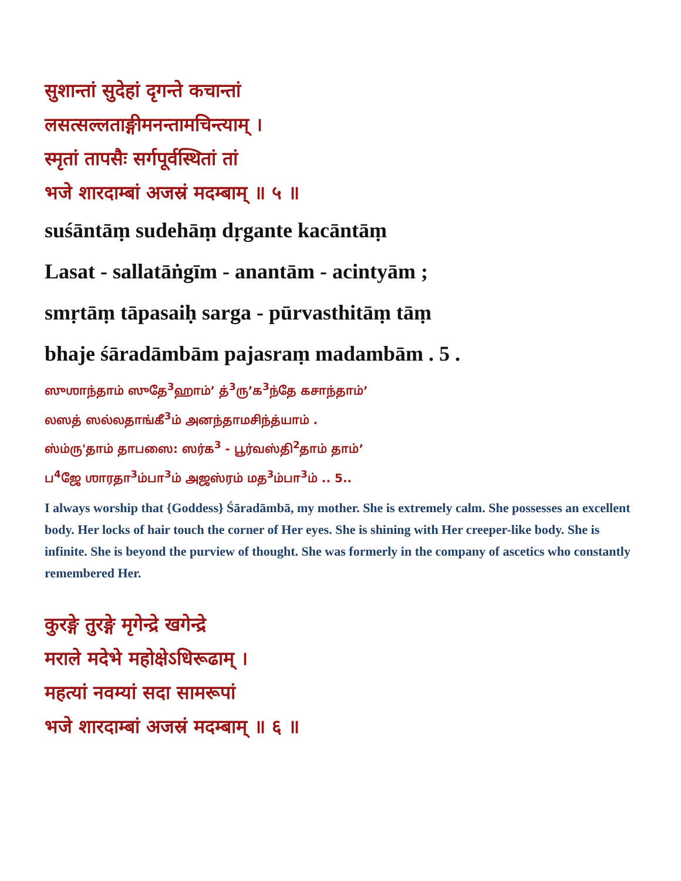सुशान्तां सुदेहां दृगन्ते कचान्तां
लसत्सल्लताङ्गीमनन्तामचिन्त्याम् ।
स्मृतां तापसैः सर्गपूर्वस्थितां तां
भजे शारदाम्बां अजस्रं मदम्बाम् ॥ ५ ॥
suśāntāṃ sudehāṃ dṛgante kacāntāṃ
Lasat - sallatāṅgīm - anantām - acintyām ;
smṛtāṃ tāpasaiḥ sarga - pūrvasthitāṃ tāṃ
bhaje śāradāmbām pajasraṃ madambām . 5 .
ஸுஶாந்தாம் ஸுதே<sup>3</sup>ஹாம்’ த்<sup>3</sup>ரு’க<sup>3</sup>ந்தே கசாந்தாம்’
லஸத் ஸல்லதாங்கீ<sup>3</sup>ம் அனந்தாமசிந்த்யாம் .
ஸ்ம்ரு'தாம் தாபஸை: ஸர்க<sup>3</sup> - பூர்வஸ்தி<sup>2</sup>தாம் தாம்’
ப<sup>4</sup>ஜே ஶாரதா<sup>3</sup>ம்பா<sup>3</sup>ம் அஜஸ்ரம் மத<sup>3</sup>ம்பா<sup>3</sup>ம் .. 5..
I always worship that {Goddess} Śāradāmbā, my mother. She is extremely calm. She possesses an excellent body. Her locks of hair touch the corner of Her eyes. She is shining with Her creeper-like body. She is infinite. She is beyond the purview of thought. She was formerly in the company of ascetics who constantly remembered Her.
कुरङ्गे तुरङ्गे मृगेन्द्रे खगेन्द्रे
मराले मदेभे महोक्षेऽधिरूढाम् ।
महत्यां नवम्यां सदा सामरूपां
भजे शारदाम्बां अजस्रं मदम्बाम् ॥ ६ ॥